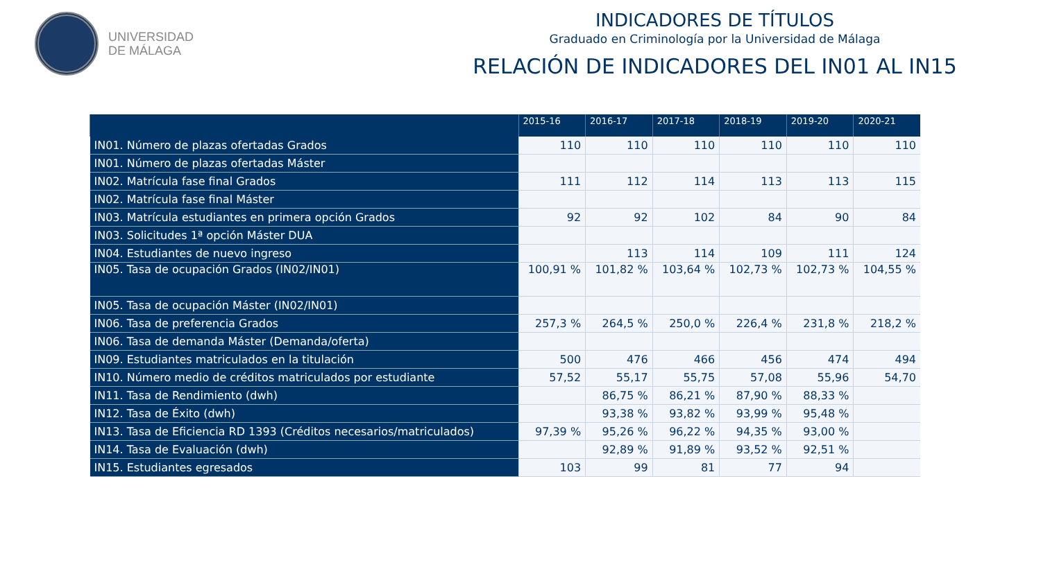UNIVERSIDAD
DE MÁLAGA
INDICADORES DE TÍTULOS
Graduado en Criminología por la Universidad de Málaga
RELACIÓN DE INDICADORES DEL IN01 AL IN15
| | 2015-16 | 2016-17 | 2017-18 | 2018-19 | 2019-20 | 2020-21 |
| --- | --- | --- | --- | --- | --- | --- |
| IN01. Número de plazas ofertadas Grados | 110 | 110 | 110 | 110 | 110 | 110 |
| IN01. Número de plazas ofertadas Máster | | | | | | |
| IN02. Matrícula fase final Grados | 111 | 112 | 114 | 113 | 113 | 115 |
| IN02. Matrícula fase final Máster | | | | | | |
| IN03. Matrícula estudiantes en primera opción Grados | 92 | 92 | 102 | 84 | 90 | 84 |
| IN03. Solicitudes 1ª opción Máster DUA | | | | | | |
| IN04. Estudiantes de nuevo ingreso | | 113 | 114 | 109 | 111 | 124 |
| IN05. Tasa de ocupación Grados (IN02/IN01) | 100,91 % | 101,82 % | 103,64 % | 102,73 % | 102,73 % | 104,55 % |
| IN05. Tasa de ocupación Máster (IN02/IN01) | | | | | | |
| IN06. Tasa de preferencia Grados | 257,3 % | 264,5 % | 250,0 % | 226,4 % | 231,8 % | 218,2 % |
| IN06. Tasa de demanda Máster (Demanda/oferta) | | | | | | |
| IN09. Estudiantes matriculados en la titulación | 500 | 476 | 466 | 456 | 474 | 494 |
| IN10. Número medio de créditos matriculados por estudiante | 57,52 | 55,17 | 55,75 | 57,08 | 55,96 | 54,70 |
| IN11. Tasa de Rendimiento (dwh) | | 86,75 % | 86,21 % | 87,90 % | 88,33 % | |
| IN12. Tasa de Éxito (dwh) | | 93,38 % | 93,82 % | 93,99 % | 95,48 % | |
| IN13. Tasa de Eficiencia RD 1393 (Créditos necesarios/matriculados) | 97,39 % | 95,26 % | 96,22 % | 94,35 % | 93,00 % | |
| IN14. Tasa de Evaluación (dwh) | | 92,89 % | 91,89 % | 93,52 % | 92,51 % | |
| IN15. Estudiantes egresados | 103 | 99 | 81 | 77 | 94 | |